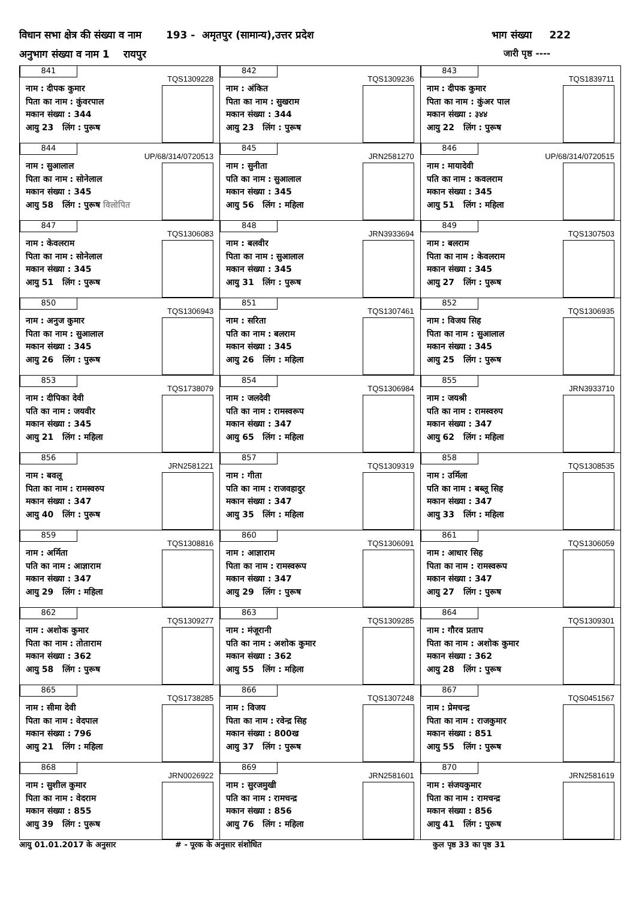विधान सभा क्षेत्र की संख्या व नाम 193 - अमृतपुर (सामान्य),उत्तर प्रदेश
भाग संख्या 222
अनुभाग संख्या व नाम 1 रायपुर
जारी पृष्ठ ----
| 841 TQS1309228 नाम : दीपक कुमार पिता का नाम : कुंवरपाल मकान संख्या : 344 आयु 23 लिंग : पुरूष | 842 TQS1309236 नाम : अंकित पिता का नाम : सुखराम मकान संख्या : 344 आयु 23 लिंग : पुरूष | 843 TQS1839711 नाम : दीपक कुमार पिता का नाम : कुंअर पाल मकान संख्या : ३४४ आयु 22 लिंग : पुरूष |
| 844 UP/68/314/0720513 नाम : सुआलाल पिता का नाम : सोनेलाल मकान संख्या : 345 आयु 58 लिंग : पुरूष विलोपित | 845 JRN2581270 नाम : सुनीता पति का नाम : सुआलाल मकान संख्या : 345 आयु 56 लिंग : महिला | 846 UP/68/314/0720515 नाम : मायादेवी पति का नाम : कवलराम मकान संख्या : 345 आयु 51 लिंग : महिला |
| 847 TQS1306083 नाम : केवलराम पिता का नाम : सोनेलाल मकान संख्या : 345 आयु 51 लिंग : पुरूष | 848 JRN3933694 नाम : बलवीर पिता का नाम : सुआलाल मकान संख्या : 345 आयु 31 लिंग : पुरूष | 849 TQS1307503 नाम : बलराम पिता का नाम : केवलराम मकान संख्या : 345 आयु 27 लिंग : पुरूष |
| 850 TQS1306943 नाम : अनुज कुमार पिता का नाम : सुआलाल मकान संख्या : 345 आयु 26 लिंग : पुरूष | 851 TQS1307461 नाम : सरिता पति का नाम : बलराम मकान संख्या : 345 आयु 26 लिंग : महिला | 852 TQS1306935 नाम : विजय सिह पिता का नाम : सुआलाल मकान संख्या : 345 आयु 25 लिंग : पुरूष |
| 853 TQS1738079 नाम : दीपिका देवी पति का नाम : जयवीर मकान संख्या : 345 आयु 21 लिंग : महिला | 854 TQS1306984 नाम : जलदेवी पति का नाम : रामस्वरूप मकान संख्या : 347 आयु 65 लिंग : महिला | 855 JRN3933710 नाम : जयश्री पति का नाम : रामस्वरुप मकान संख्या : 347 आयु 62 लिंग : महिला |
| 856 JRN2581221 नाम : बवलू पिता का नाम : रामस्वरुप मकान संख्या : 347 आयु 40 लिंग : पुरूष | 857 TQS1309319 नाम : गीता पति का नाम : राजवहादुर मकान संख्या : 347 आयु 35 लिंग : महिला | 858 TQS1308535 नाम : उर्मिला पति का नाम : बब्लू सिह मकान संख्या : 347 आयु 33 लिंग : महिला |
| 859 TQS1308816 नाम : अर्मिता पति का नाम : आज्ञाराम मकान संख्या : 347 आयु 29 लिंग : महिला | 860 TQS1306091 नाम : आज्ञाराम पिता का नाम : रामस्वरूप मकान संख्या : 347 आयु 29 लिंग : पुरूष | 861 TQS1306059 नाम : आधार सिह पिता का नाम : रामस्वरूप मकान संख्या : 347 आयु 27 लिंग : पुरूष |
| 862 TQS1309277 नाम : अशोक कुमार पिता का नाम : तोताराम मकान संख्या : 362 आयु 58 लिंग : पुरूष | 863 TQS1309285 नाम : मंजूरानी पति का नाम : अशोक कुमार मकान संख्या : 362 आयु 55 लिंग : महिला | 864 TQS1309301 नाम : गौरव प्रताप पिता का नाम : अशोक कुमार मकान संख्या : 362 आयु 28 लिंग : पुरूष |
| 865 TQS1738285 नाम : सीमा देवी पिता का नाम : वेदपाल मकान संख्या : 796 आयु 21 लिंग : महिला | 866 TQS1307248 नाम : विजय पिता का नाम : रवेन्द्र सिह मकान संख्या : 800ख आयु 37 लिंग : पुरूष | 867 TQS0451567 नाम : प्रेमचन्द्र पिता का नाम : राजकुमार मकान संख्या : 851 आयु 55 लिंग : पुरूष |
| 868 JRN0026922 नाम : सुशील कुमार पिता का नाम : वेदराम मकान संख्या : 855 आयु 39 लिंग : पुरूष | 869 JRN2581601 नाम : सुरजमुखी पति का नाम : रामचन्द्र मकान संख्या : 856 आयु 76 लिंग : महिला | 870 JRN2581619 नाम : संजयकुमार पिता का नाम : रामचन्द्र मकान संख्या : 856 आयु 41 लिंग : पुरूष |
आयु 01.01.2017 के अनुसार # - पूरक के अनुसार संशोधित कुल पृष्ठ 33 का पृष्ठ 31